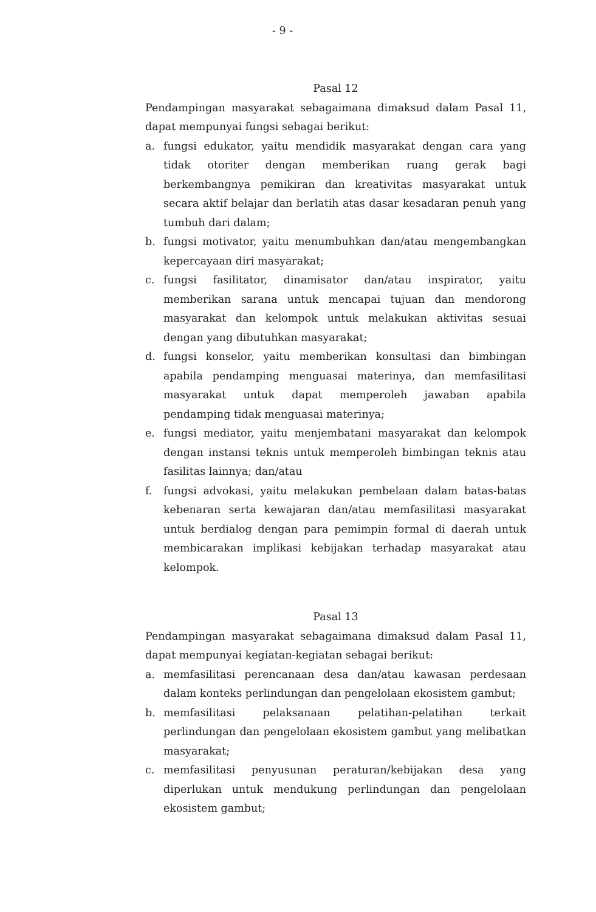- 9 -
Pasal 12
Pendampingan masyarakat sebagaimana dimaksud dalam Pasal 11, dapat mempunyai fungsi sebagai berikut:
a. fungsi edukator, yaitu mendidik masyarakat dengan cara yang tidak otoriter dengan memberikan ruang gerak bagi berkembangnya pemikiran dan kreativitas masyarakat untuk secara aktif belajar dan berlatih atas dasar kesadaran penuh yang tumbuh dari dalam;
b. fungsi motivator, yaitu menumbuhkan dan/atau mengembangkan kepercayaan diri masyarakat;
c. fungsi fasilitator, dinamisator dan/atau inspirator, yaitu memberikan sarana untuk mencapai tujuan dan mendorong masyarakat dan kelompok untuk melakukan aktivitas sesuai dengan yang dibutuhkan masyarakat;
d. fungsi konselor, yaitu memberikan konsultasi dan bimbingan apabila pendamping menguasai materinya, dan memfasilitasi masyarakat untuk dapat memperoleh jawaban apabila pendamping tidak menguasai materinya;
e. fungsi mediator, yaitu menjembatani masyarakat dan kelompok dengan instansi teknis untuk memperoleh bimbingan teknis atau fasilitas lainnya; dan/atau
f. fungsi advokasi, yaitu melakukan pembelaan dalam batas-batas kebenaran serta kewajaran dan/atau memfasilitasi masyarakat untuk berdialog dengan para pemimpin formal di daerah untuk membicarakan implikasi kebijakan terhadap masyarakat atau kelompok.
Pasal 13
Pendampingan masyarakat sebagaimana dimaksud dalam Pasal 11, dapat mempunyai kegiatan-kegiatan sebagai berikut:
a. memfasilitasi perencanaan desa dan/atau kawasan perdesaan dalam konteks perlindungan dan pengelolaan ekosistem gambut;
b. memfasilitasi pelaksanaan pelatihan-pelatihan terkait perlindungan dan pengelolaan ekosistem gambut yang melibatkan masyarakat;
c. memfasilitasi penyusunan peraturan/kebijakan desa yang diperlukan untuk mendukung perlindungan dan pengelolaan ekosistem gambut;